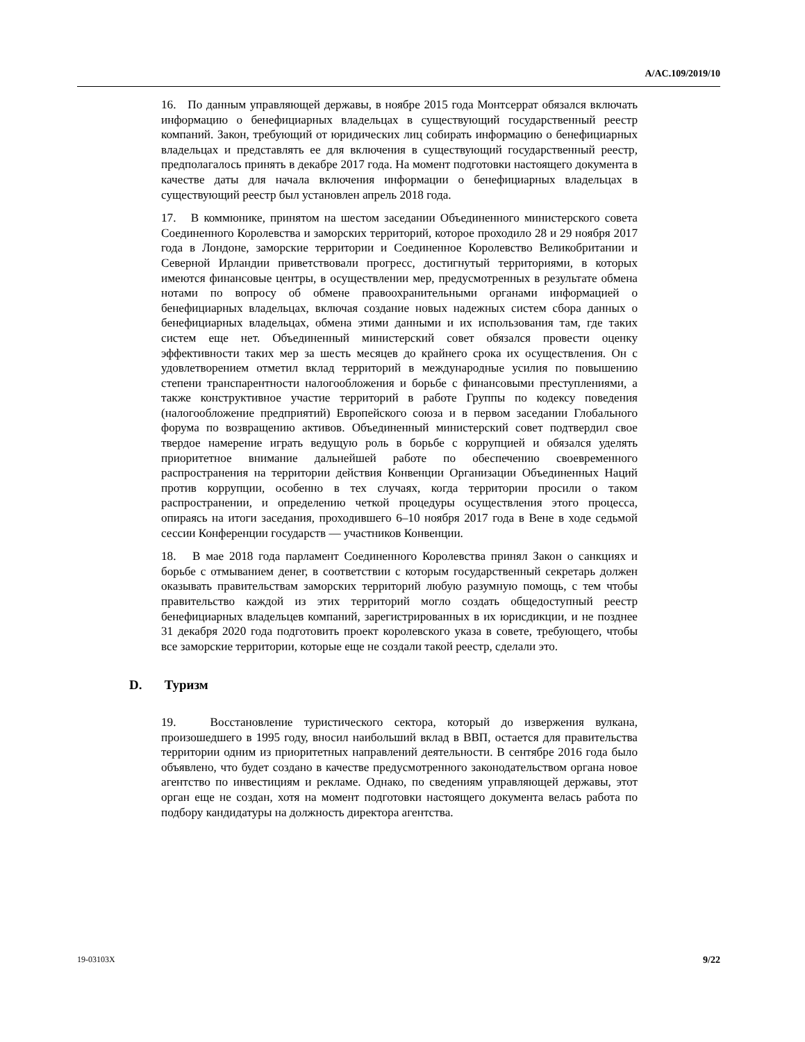A/AC.109/2019/10
16. По данным управляющей державы, в ноябре 2015 года Монтсеррат обязался включать информацию о бенефициарных владельцах в существующий государственный реестр компаний. Закон, требующий от юридических лиц собирать информацию о бенефициарных владельцах и представлять ее для включения в существующий государственный реестр, предполагалось принять в декабре 2017 года. На момент подготовки настоящего документа в качестве даты для начала включения информации о бенефициарных владельцах в существующий реестр был установлен апрель 2018 года.
17. В коммюнике, принятом на шестом заседании Объединенного министерского совета Соединенного Королевства и заморских территорий, которое проходило 28 и 29 ноября 2017 года в Лондоне, заморские территории и Соединенное Королевство Великобритании и Северной Ирландии приветствовали прогресс, достигнутый территориями, в которых имеются финансовые центры, в осуществлении мер, предусмотренных в результате обмена нотами по вопросу об обмене правоохранительными органами информацией о бенефициарных владельцах, включая создание новых надежных систем сбора данных о бенефициарных владельцах, обмена этими данными и их использования там, где таких систем еще нет. Объединенный министерский совет обязался провести оценку эффективности таких мер за шесть месяцев до крайнего срока их осуществления. Он с удовлетворением отметил вклад территорий в международные усилия по повышению степени транспарентности налогообложения и борьбе с финансовыми преступлениями, а также конструктивное участие территорий в работе Группы по кодексу поведения (налогообложение предприятий) Европейского союза и в первом заседании Глобального форума по возвращению активов. Объединенный министерский совет подтвердил свое твердое намерение играть ведущую роль в борьбе с коррупцией и обязался уделять приоритетное внимание дальнейшей работе по обеспечению своевременного распространения на территории действия Конвенции Организации Объединенных Наций против коррупции, особенно в тех случаях, когда территории просили о таком распространении, и определению четкой процедуры осуществления этого процесса, опираясь на итоги заседания, проходившего 6–10 ноября 2017 года в Вене в ходе седьмой сессии Конференции государств — участников Конвенции.
18. В мае 2018 года парламент Соединенного Королевства принял Закон о санкциях и борьбе с отмыванием денег, в соответствии с которым государственный секретарь должен оказывать правительствам заморских территорий любую разумную помощь, с тем чтобы правительство каждой из этих территорий могло создать общедоступный реестр бенефициарных владельцев компаний, зарегистрированных в их юрисдикции, и не позднее 31 декабря 2020 года подготовить проект королевского указа в совете, требующего, чтобы все заморские территории, которые еще не создали такой реестр, сделали это.
D. Туризм
19. Восстановление туристического сектора, который до извержения вулкана, произошедшего в 1995 году, вносил наибольший вклад в ВВП, остается для правительства территории одним из приоритетных направлений деятельности. В сентябре 2016 года было объявлено, что будет создано в качестве предусмотренного законодательством органа новое агентство по инвестициям и рекламе. Однако, по сведениям управляющей державы, этот орган еще не создан, хотя на момент подготовки настоящего документа велась работа по подбору кандидатуры на должность директора агентства.
19-03103X 9/22